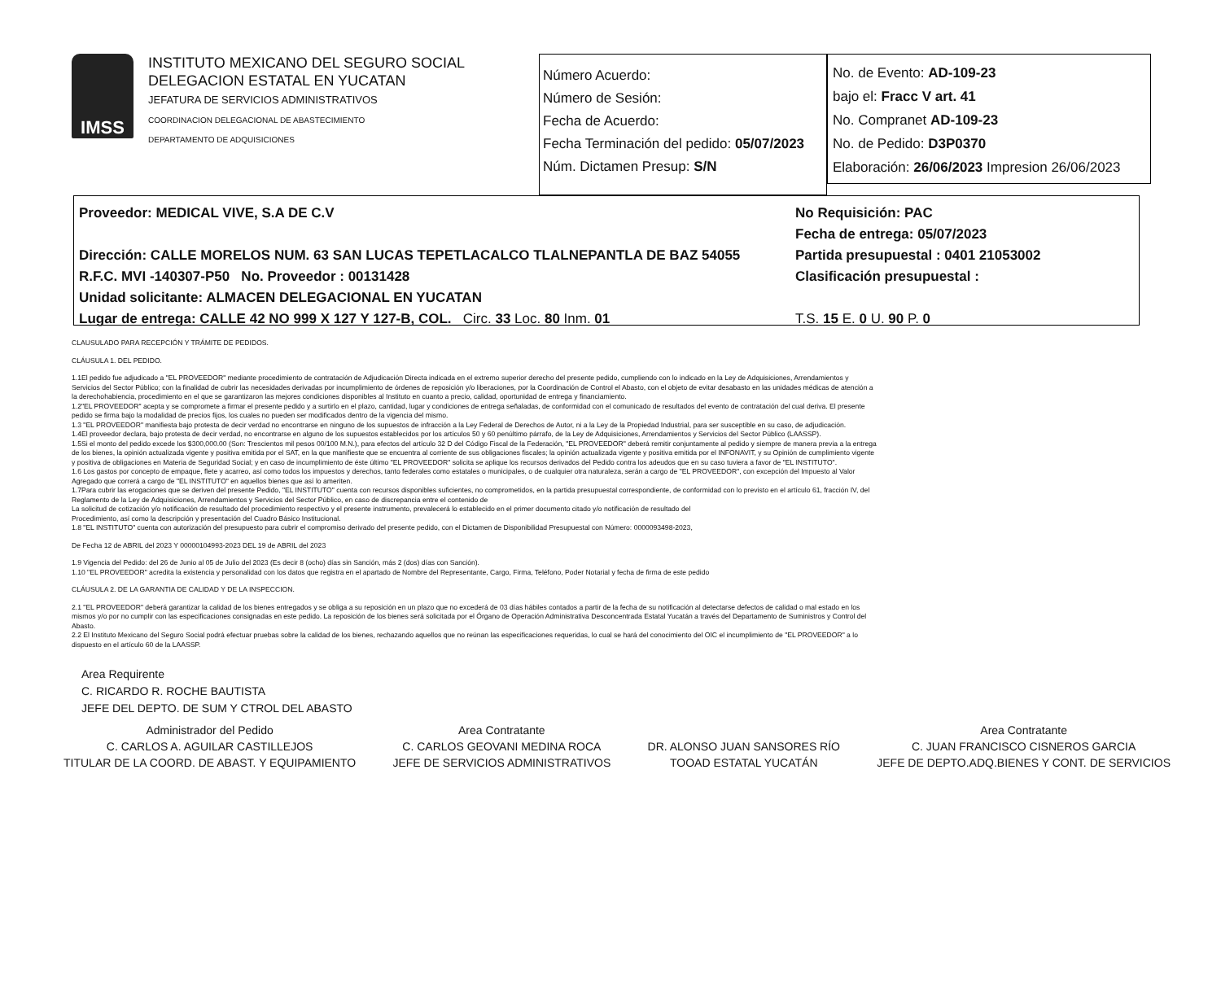IMSS
INSTITUTO MEXICANO DEL SEGURO SOCIAL
DELEGACION ESTATAL EN YUCATAN
JEFATURA DE SERVICIOS ADMINISTRATIVOS
COORDINACION DELEGACIONAL DE ABASTECIMIENTO
DEPARTAMENTO DE ADQUISICIONES
Número Acuerdo:
Número de Sesión:
Fecha de Acuerdo:
Fecha Terminación del pedido: 05/07/2023
Núm. Dictamen Presup: S/N
No. de Evento: AD-109-23
bajo el: Fracc V art. 41
No. Compranet AD-109-23
No. de Pedido: D3P0370
Elaboración: 26/06/2023 Impresion 26/06/2023
Proveedor: MEDICAL VIVE, S.A DE C.V
Dirección: CALLE MORELOS NUM. 63 SAN LUCAS TEPETLACALCO TLALNEPANTLA DE BAZ 54055
R.F.C. MVI -140307-P50 No. Proveedor : 00131428
Unidad solicitante: ALMACEN DELEGACIONAL EN YUCATAN
Lugar de entrega: CALLE 42 NO 999 X 127 Y 127-B, COL. Circ. 33 Loc. 80 Inm. 01
No Requisición: PAC
Fecha de entrega: 05/07/2023
Partida presupuestal : 0401 21053002
Clasificación presupuestal :
T.S. 15 E. 0 U. 90 P. 0
CLAUSULADO PARA RECEPCIÓN Y TRÁMITE DE PEDIDOS.
CLÁUSULA 1. DEL PEDIDO.
1.1El pedido fue adjudicado a "EL PROVEEDOR" mediante procedimiento de contratación de Adjudicación Directa indicada en el extremo superior derecho del presente pedido, cumpliendo con lo indicado en la Ley de Adquisiciones, Arrendamientos y Servicios del Sector Público; con la finalidad de cubrir las necesidades derivadas por incumplimiento de órdenes de reposición y/o liberaciones, por la Coordinación de Control el Abasto, con el objeto de evitar desabasto en las unidades médicas de atención a la derechohabiencia, procedimiento en el que se garantizaron las mejores condiciones disponibles al Instituto en cuanto a precio, calidad, oportunidad de entrega y financiamiento.
1.2"EL PROVEEDOR" acepta y se compromete a firmar el presente pedido y a surtirlo en el plazo, cantidad, lugar y condiciones de entrega señaladas, de conformidad con el comunicado de resultados del evento de contratación del cual deriva. El presente pedido se firma bajo la modalidad de precios fijos, los cuales no pueden ser modificados dentro de la vigencia del mismo.
1.3 "EL PROVEEDOR" manifiesta bajo protesta de decir verdad no encontrarse en ninguno de los supuestos de infracción a la Ley Federal de Derechos de Autor, ni a la Ley de la Propiedad Industrial, para ser susceptible en su caso, de adjudicación.
1.4El proveedor declara, bajo protesta de decir verdad, no encontrarse en alguno de los supuestos establecidos por los artículos 50 y 60 penúltimo párrafo, de la Ley de Adquisiciones, Arrendamientos y Servicios del Sector Público (LAASSP).
1.5Si el monto del pedido excede los $300,000.00 (Son: Trescientos mil pesos 00/100 M.N.), para efectos del artículo 32 D del Código Fiscal de la Federación, "EL PROVEEDOR" deberá remitir conjuntamente al pedido y siempre de manera previa a la entrega de los bienes, la opinión actualizada vigente y positiva emitida por el SAT, en la que manifieste que se encuentra al corriente de sus obligaciones fiscales; la opinión actualizada vigente y positiva emitida por el INFONAVIT, y su Opinión de cumplimiento vigente y positiva de obligaciones en Materia de Seguridad Social; y en caso de incumplimiento de éste último "EL PROVEEDOR" solicita se aplique los recursos derivados del Pedido contra los adeudos que en su caso tuviera a favor de "EL INSTITUTO".
1.6 Los gastos por concepto de empaque, flete y acarreo, así como todos los impuestos y derechos, tanto federales como estatales o municipales, o de cualquier otra naturaleza, serán a cargo de "EL PROVEEDOR", con excepción del Impuesto al Valor Agregado que correrá a cargo de "EL INSTITUTO" en aquellos bienes que así lo ameriten.
1.7Para cubrir las erogaciones que se deriven del presente Pedido, "EL INSTITUTO" cuenta con recursos disponibles suficientes, no comprometidos, en la partida presupuestal correspondiente, de conformidad con lo previsto en el artículo 61, fracción IV, del Reglamento de la Ley de Adquisiciones, Arrendamientos y Servicios del Sector Público, en caso de discrepancia entre el contenido de
La solicitud de cotización y/o notificación de resultado del procedimiento respectivo y el presente instrumento, prevalecerá lo establecido en el primer documento citado y/o notificación de resultado del
Procedimiento, así como la descripción y presentación del Cuadro Básico Institucional.
1.8 "EL INSTITUTO" cuenta con autorización del presupuesto para cubrir el compromiso derivado del presente pedido, con el Dictamen de Disponibilidad Presupuestal con Número: 0000093498-2023,
De Fecha 12 de ABRIL del 2023 Y 00000104993-2023 DEL 19 de ABRIL del 2023
1.9 Vigencia del Pedido: del 26 de Junio al 05 de Julio del 2023 (Es decir 8 (ocho) días sin Sanción, más 2 (dos) días con Sanción).
1.10 "EL PROVEEDOR" acredita la existencia y personalidad con los datos que registra en el apartado de Nombre del Representante, Cargo, Firma, Teléfono, Poder Notarial y fecha de firma de este pedido
CLÁUSULA 2. DE LA GARANTIA DE CALIDAD Y DE LA INSPECCION.
2.1 "EL PROVEEDOR" deberá garantizar la calidad de los bienes entregados y se obliga a su reposición en un plazo que no excederá de 03 días hábiles contados a partir de la fecha de su notificación al detectarse defectos de calidad o mal estado en los mismos y/o por no cumplir con las especificaciones consignadas en este pedido. La reposición de los bienes será solicitada por el Órgano de Operación Administrativa Desconcentrada Estatal Yucatán a través del Departamento de Suministros y Control del Abasto.
2.2 El Instituto Mexicano del Seguro Social podrá efectuar pruebas sobre la calidad de los bienes, rechazando aquellos que no reúnan las especificaciones requeridas, lo cual se hará del conocimiento del OIC el incumplimiento de "EL PROVEEDOR" a lo dispuesto en el artículo 60 de la LAASSP.
Area Requirente
C. RICARDO R. ROCHE BAUTISTA
JEFE DEL DEPTO. DE SUM Y CTROL DEL ABASTO
Administrador del Pedido
C. CARLOS A. AGUILAR CASTILLEJOS
TITULAR DE LA COORD. DE ABAST. Y EQUIPAMIENTO
Area Contratante
C. CARLOS GEOVANI MEDINA ROCA
JEFE DE SERVICIOS ADMINISTRATIVOS
DR. ALONSO JUAN SANSORES RÍO
TOOAD ESTATAL YUCATÁN
Area Contratante
C. JUAN FRANCISCO CISNEROS GARCIA
JEFE DE DEPTO.ADQ.BIENES Y CONT. DE SERVICIOS